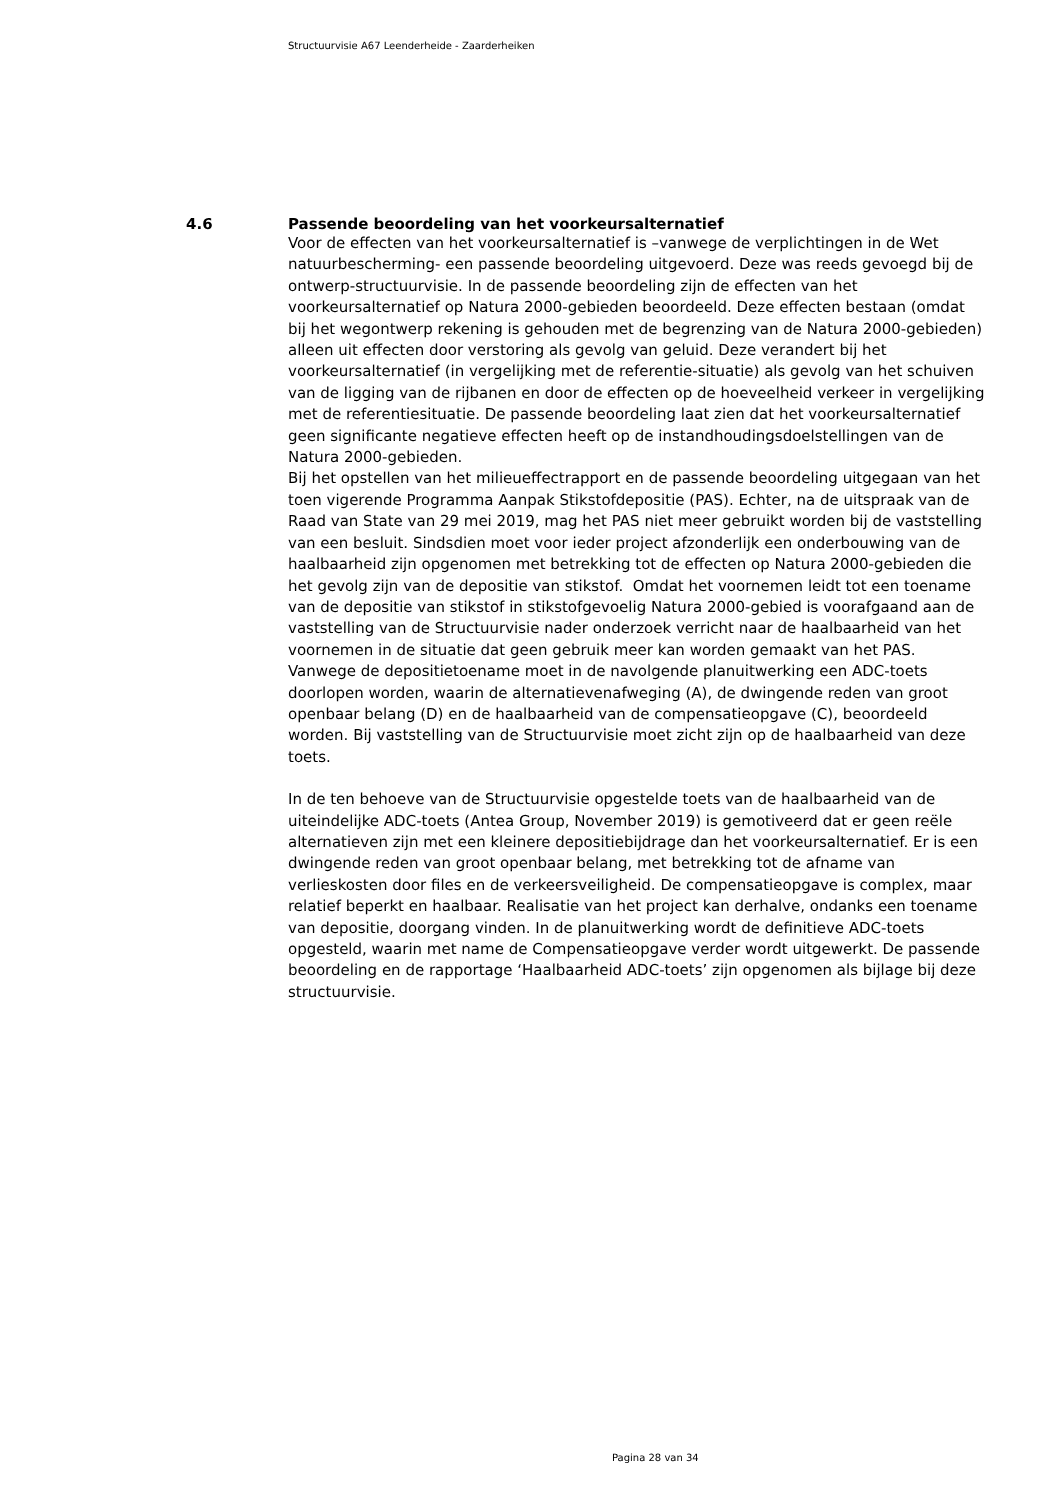Structuurvisie A67 Leenderheide - Zaarderheiken
4.6 Passende beoordeling van het voorkeursalternatief
Voor de effecten van het voorkeursalternatief is –vanwege de verplichtingen in de Wet natuurbescherming- een passende beoordeling uitgevoerd. Deze was reeds gevoegd bij de ontwerp-structuurvisie. In de passende beoordeling zijn de effecten van het voorkeursalternatief op Natura 2000-gebieden beoordeeld. Deze effecten bestaan (omdat bij het wegontwerp rekening is gehouden met de begrenzing van de Natura 2000-gebieden) alleen uit effecten door verstoring als gevolg van geluid. Deze verandert bij het voorkeursalternatief (in vergelijking met de referentie-situatie) als gevolg van het schuiven van de ligging van de rijbanen en door de effecten op de hoeveelheid verkeer in vergelijking met de referentiesituatie. De passende beoordeling laat zien dat het voorkeursalternatief geen significante negatieve effecten heeft op de instandhoudingsdoelstellingen van de Natura 2000-gebieden.
Bij het opstellen van het milieueffectrapport en de passende beoordeling uitgegaan van het toen vigerende Programma Aanpak Stikstofdepositie (PAS). Echter, na de uitspraak van de Raad van State van 29 mei 2019, mag het PAS niet meer gebruikt worden bij de vaststelling van een besluit. Sindsdien moet voor ieder project afzonderlijk een onderbouwing van de haalbaarheid zijn opgenomen met betrekking tot de effecten op Natura 2000-gebieden die het gevolg zijn van de depositie van stikstof. Omdat het voornemen leidt tot een toename van de depositie van stikstof in stikstofgevoelig Natura 2000-gebied is voorafgaand aan de vaststelling van de Structuurvisie nader onderzoek verricht naar de haalbaarheid van het voornemen in de situatie dat geen gebruik meer kan worden gemaakt van het PAS. Vanwege de depositietoename moet in de navolgende planuitwerking een ADC-toets doorlopen worden, waarin de alternatievenafweging (A), de dwingende reden van groot openbaar belang (D) en de haalbaarheid van de compensatieopgave (C), beoordeeld worden. Bij vaststelling van de Structuurvisie moet zicht zijn op de haalbaarheid van deze toets.
In de ten behoeve van de Structuurvisie opgestelde toets van de haalbaarheid van de uiteindelijke ADC-toets (Antea Group, November 2019) is gemotiveerd dat er geen reële alternatieven zijn met een kleinere depositiebijdrage dan het voorkeursalternatief. Er is een dwingende reden van groot openbaar belang, met betrekking tot de afname van verlieskosten door files en de verkeersveiligheid. De compensatieopgave is complex, maar relatief beperkt en haalbaar. Realisatie van het project kan derhalve, ondanks een toename van depositie, doorgang vinden. In de planuitwerking wordt de definitieve ADC-toets opgesteld, waarin met name de Compensatieopgave verder wordt uitgewerkt. De passende beoordeling en de rapportage ‘Haalbaarheid ADC-toets’ zijn opgenomen als bijlage bij deze structuurvisie.
Pagina 28 van 34